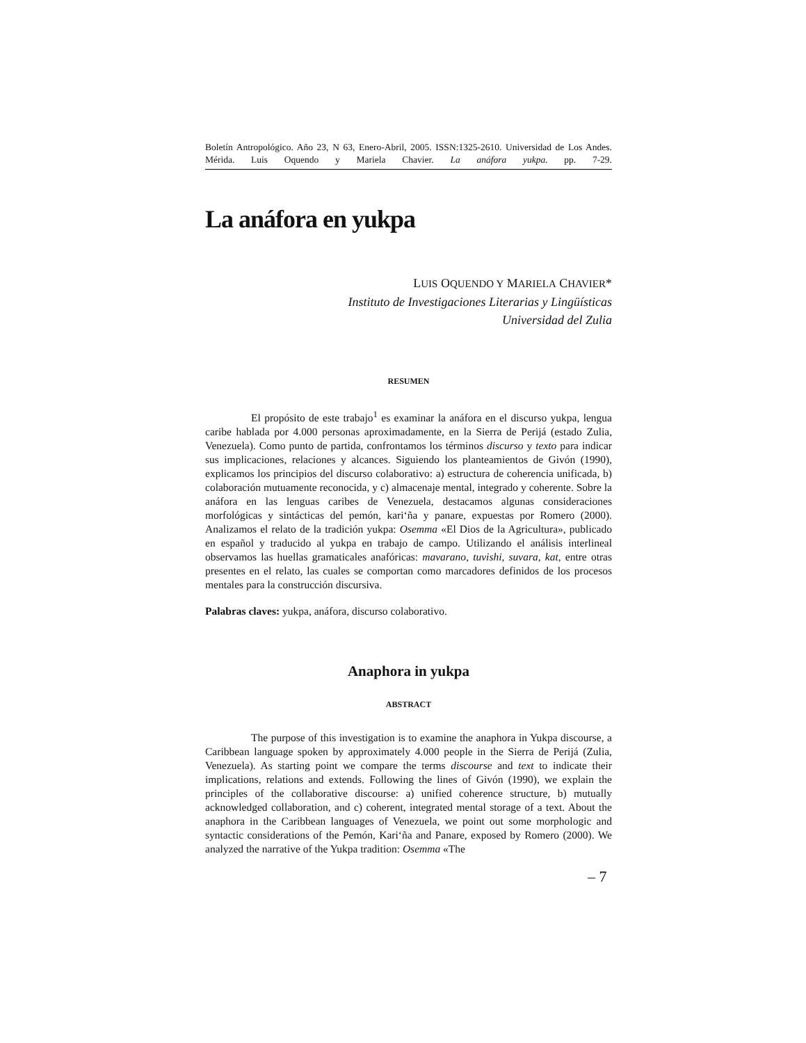Boletín Antropológico. Año 23, N 63, Enero-Abril, 2005. ISSN:1325-2610. Universidad de Los Andes. Mérida. Luis Oquendo y Mariela Chavier. La anáfora yukpa. pp. 7-29.
La anáfora en yukpa
LUIS OQUENDO Y MARIELA CHAVIER*
Instituto de Investigaciones Literarias y Lingüísticas
Universidad del Zulia
RESUMEN
El propósito de este trabajo<sup>1</sup> es examinar la anáfora en el discurso yukpa, lengua caribe hablada por 4.000 personas aproximadamente, en la Sierra de Perijá (estado Zulia, Venezuela). Como punto de partida, confrontamos los términos discurso y texto para indicar sus implicaciones, relaciones y alcances. Siguiendo los planteamientos de Givón (1990), explicamos los principios del discurso colaborativo: a) estructura de coherencia unificada, b) colaboración mutuamente reconocida, y c) almacenaje mental, integrado y coherente. Sobre la anáfora en las lenguas caribes de Venezuela, destacamos algunas consideraciones morfológicas y sintácticas del pemón, kari‘ña y panare, expuestas por Romero (2000). Analizamos el relato de la tradición yukpa: Osemma «El Dios de la Agricultura», publicado en español y traducido al yukpa en trabajo de campo. Utilizando el análisis interlineal observamos las huellas gramaticales anafóricas: mavarano, tuvishi, suvara, kat, entre otras presentes en el relato, las cuales se comportan como marcadores definidos de los procesos mentales para la construcción discursiva.
Palabras claves: yukpa, anáfora, discurso colaborativo.
Anaphora in yukpa
ABSTRACT
The purpose of this investigation is to examine the anaphora in Yukpa discourse, a Caribbean language spoken by approximately 4.000 people in the Sierra de Perijá (Zulia, Venezuela). As starting point we compare the terms discourse and text to indicate their implications, relations and extends. Following the lines of Givón (1990), we explain the principles of the collaborative discourse: a) unified coherence structure, b) mutually acknowledged collaboration, and c) coherent, integrated mental storage of a text. About the anaphora in the Caribbean languages of Venezuela, we point out some morphologic and syntactic considerations of the Pemón, Kari‘ña and Panare, exposed by Romero (2000). We analyzed the narrative of the Yukpa tradition: Osemma «The
– 7